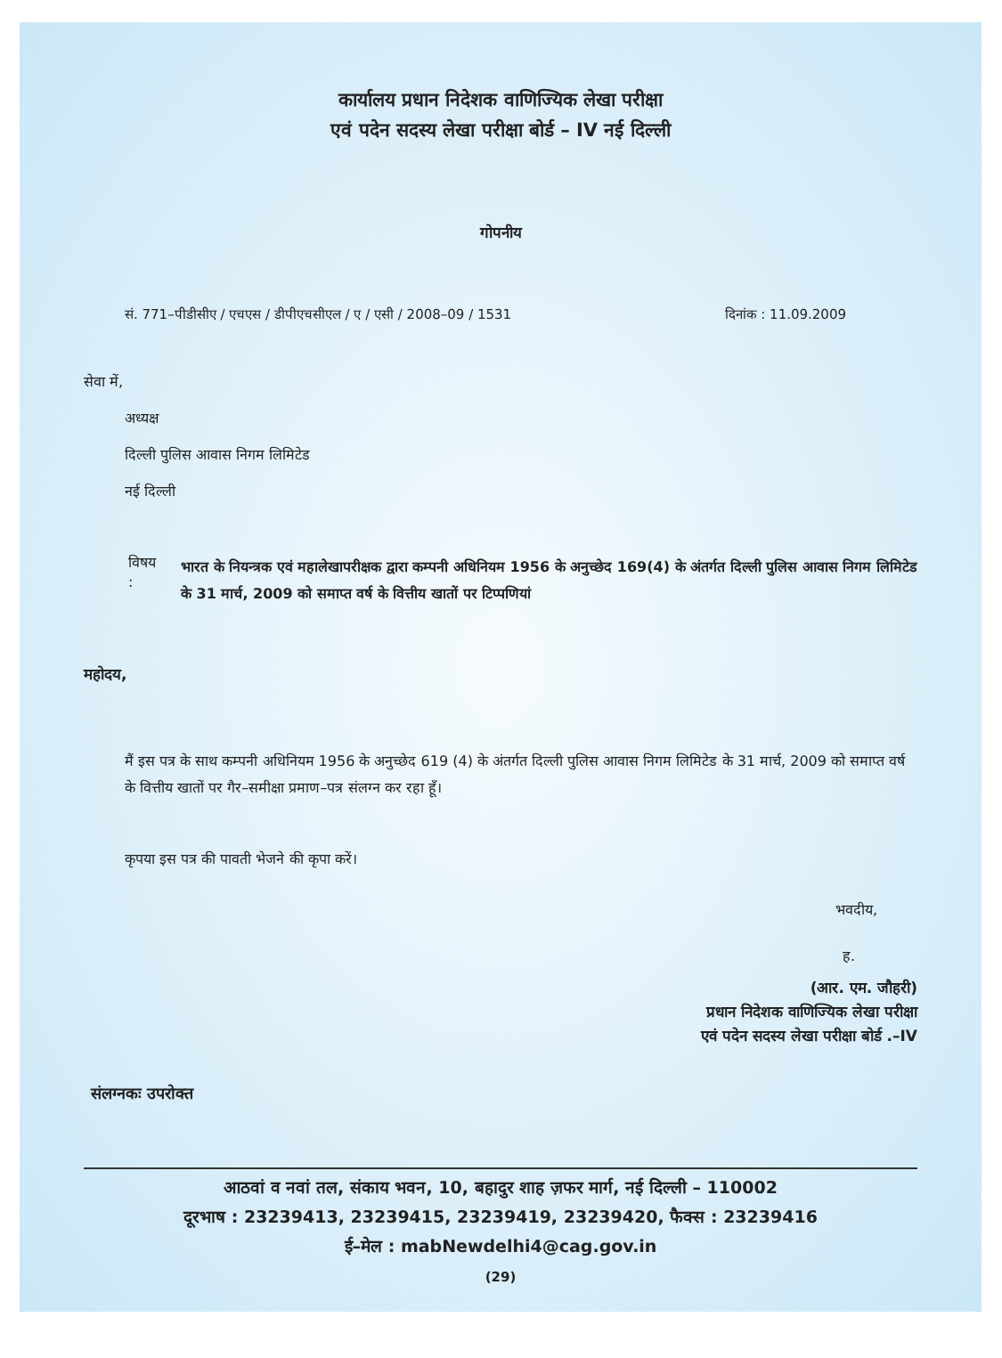कार्यालय प्रधान निदेशक वाणिज्यिक लेखा परीक्षा
एवं पदेन सदस्य लेखा परीक्षा बोर्ड – IV नई दिल्ली
गोपनीय
सं. 771–पीडीसीए / एचएस / डीपीएचसीएल / ए / एसी / 2008–09 / 1531 दिनांक : 11.09.2009
सेवा में,
अध्यक्ष
दिल्ली पुलिस आवास निगम लिमिटेड
नई दिल्ली
विषय : भारत के नियन्त्रक एवं महालेखापरीक्षक द्वारा कम्पनी अधिनियम 1956 के अनुच्छेद 169(4) के अंतर्गत दिल्ली पुलिस आवास निगम लिमिटेड के 31 मार्च, 2009 को समाप्त वर्ष के वित्तीय खातों पर टिप्पणियां
महोदय,
मैं इस पत्र के साथ कम्पनी अधिनियम 1956 के अनुच्छेद 619 (4) के अंतर्गत दिल्ली पुलिस आवास निगम लिमिटेड के 31 मार्च, 2009 को समाप्त वर्ष के वित्तीय खातों पर गैर–समीक्षा प्रमाण–पत्र संलग्न कर रहा हूँ।
कृपया इस पत्र की पावती भेजने की कृपा करें।
भवदीय,
ह.
(आर. एम. जौहरी)
प्रधान निदेशक वाणिज्यिक लेखा परीक्षा
एवं पदेन सदस्य लेखा परीक्षा बोर्ड .–IV
संलग्नकः उपरोक्त
आठवां व नवां तल, संकाय भवन, 10, बहादुर शाह ज़फर मार्ग, नई दिल्ली – 110002
दूरभाष : 23239413, 23239415, 23239419, 23239420, फैक्स : 23239416
ई–मेल : mabNewdelhi4@cag.gov.in
(29)